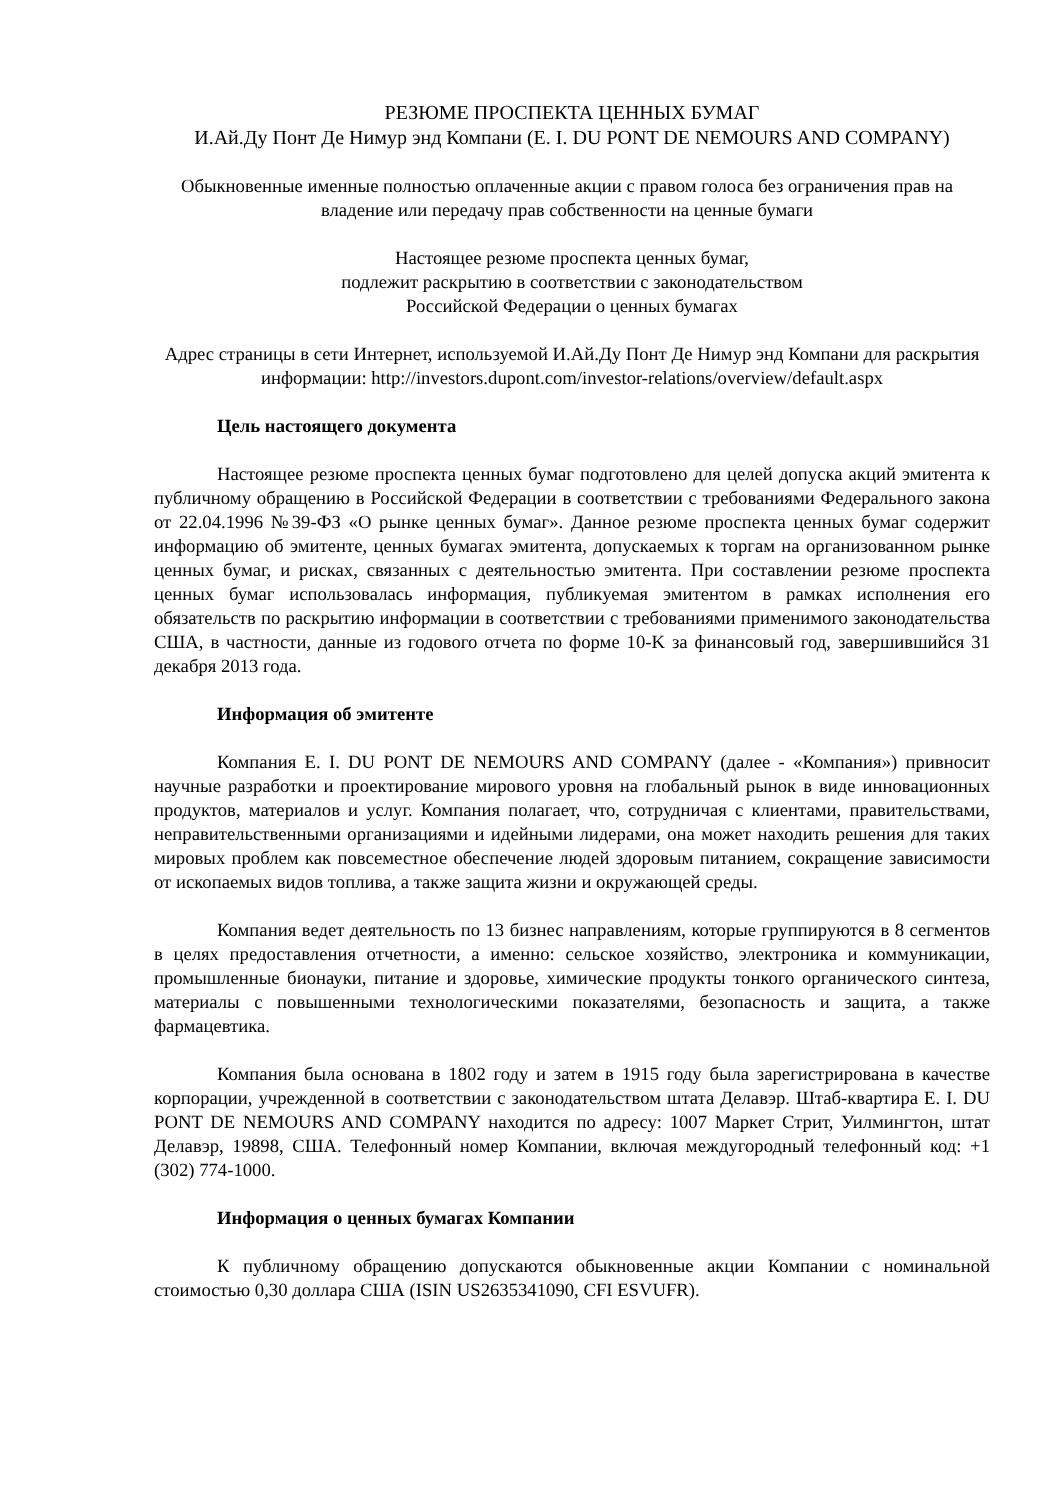РЕЗЮМЕ ПРОСПЕКТА ЦЕННЫХ БУМАГ
И.Ай.Ду Понт Де Нимур энд Компани (E. I. DU PONT DE NEMOURS AND COMPANY)
Обыкновенные именные полностью оплаченные акции с правом голоса без ограничения прав на владение или передачу прав собственности на ценные бумаги
Настоящее резюме проспекта ценных бумаг,
подлежит раскрытию в соответствии с законодательством
Российской Федерации о ценных бумагах
Адрес страницы в сети Интернет, используемой И.Ай.Ду Понт Де Нимур энд Компани для раскрытия информации: http://investors.dupont.com/investor-relations/overview/default.aspx
Цель настоящего документа
Настоящее резюме проспекта ценных бумаг подготовлено для целей допуска акций эмитента к публичному обращению в Российской Федерации в соответствии с требованиями Федерального закона от 22.04.1996 №39-ФЗ «О рынке ценных бумаг». Данное резюме проспекта ценных бумаг содержит информацию об эмитенте, ценных бумагах эмитента, допускаемых к торгам на организованном рынке ценных бумаг, и рисках, связанных с деятельностью эмитента. При составлении резюме проспекта ценных бумаг использовалась информация, публикуемая эмитентом в рамках исполнения его обязательств по раскрытию информации в соответствии с требованиями применимого законодательства США, в частности, данные из годового отчета по форме 10-K за финансовый год, завершившийся 31 декабря 2013 года.
Информация об эмитенте
Компания E. I. DU PONT DE NEMOURS AND COMPANY (далее - «Компания») привносит научные разработки и проектирование мирового уровня на глобальный рынок в виде инновационных продуктов, материалов и услуг. Компания полагает, что, сотрудничая с клиентами, правительствами, неправительственными организациями и идейными лидерами, она может находить решения для таких мировых проблем как повсеместное обеспечение людей здоровым питанием, сокращение зависимости от ископаемых видов топлива, а также защита жизни и окружающей среды.
Компания ведет деятельность по 13 бизнес направлениям, которые группируются в 8 сегментов в целях предоставления отчетности, а именно: сельское хозяйство, электроника и коммуникации, промышленные бионауки, питание и здоровье, химические продукты тонкого органического синтеза, материалы с повышенными технологическими показателями, безопасность и защита, а также фармацевтика.
Компания была основана в 1802 году и затем в 1915 году была зарегистрирована в качестве корпорации, учрежденной в соответствии с законодательством штата Делавэр. Штаб-квартира E. I. DU PONT DE NEMOURS AND COMPANY находится по адресу: 1007 Маркет Стрит, Уилмингтон, штат Делавэр, 19898, США. Телефонный номер Компании, включая междугородный телефонный код: +1 (302) 774-1000.
Информация о ценных бумагах Компании
К публичному обращению допускаются обыкновенные акции Компании с номинальной стоимостью 0,30 доллара США (ISIN US2635341090, CFI ESVUFR).